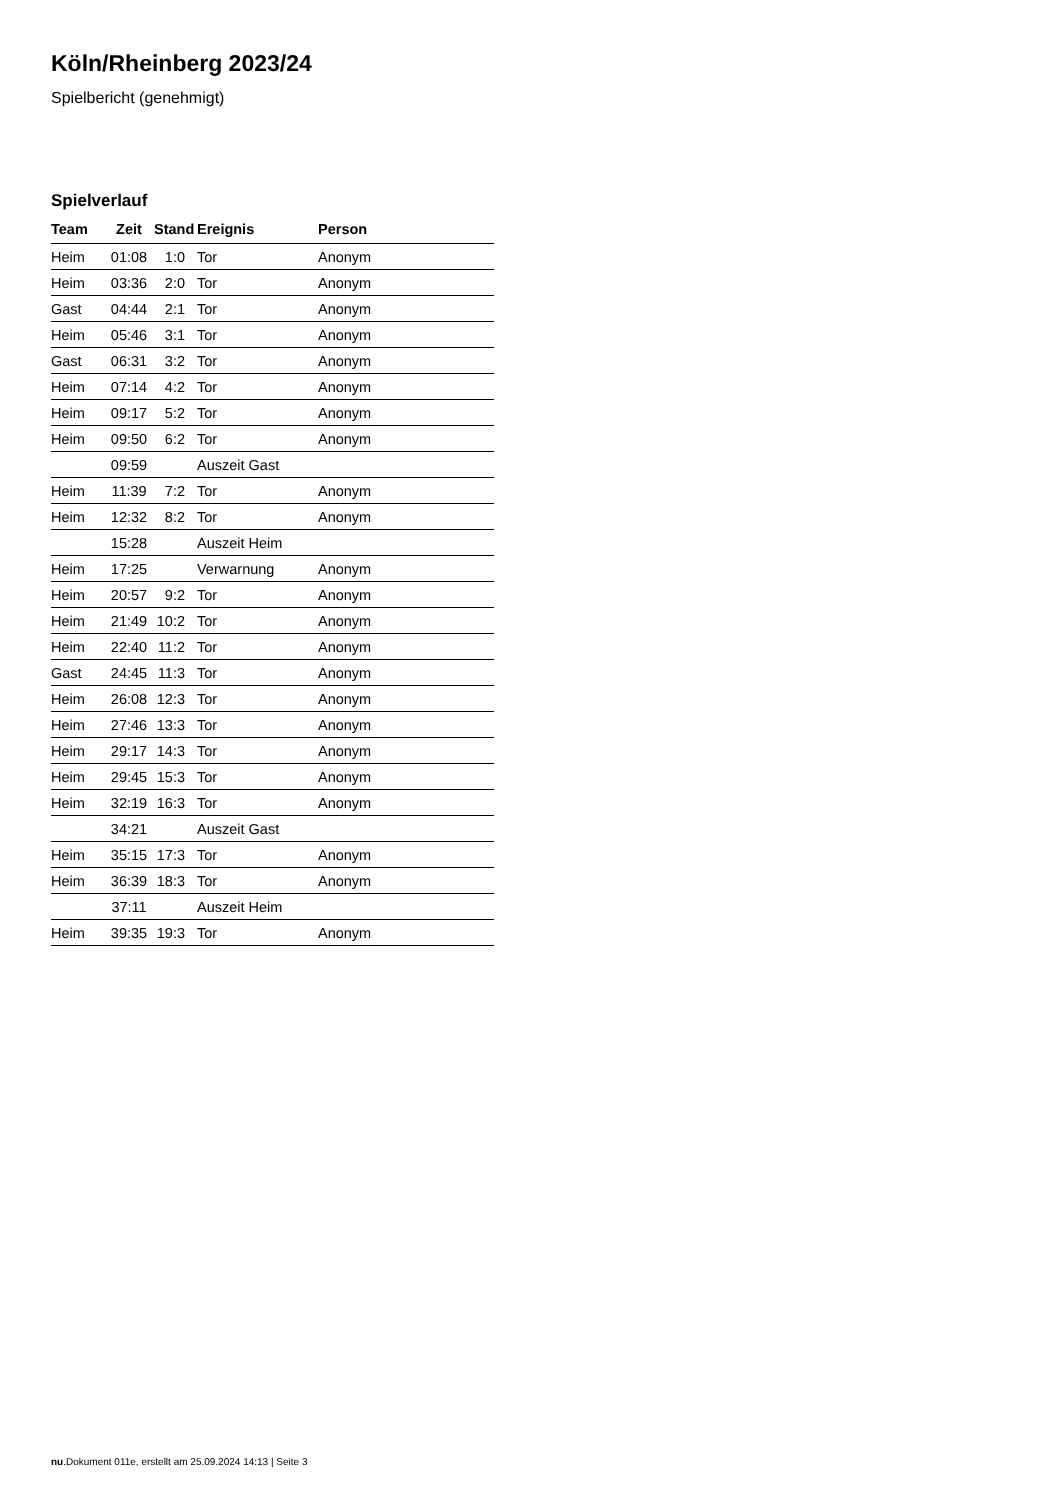Köln/Rheinberg 2023/24
Spielbericht (genehmigt)
Spielverlauf
| Team | Zeit | Stand | Ereignis | Person |
| --- | --- | --- | --- | --- |
| Heim | 01:08 | 1:0 | Tor | Anonym |
| Heim | 03:36 | 2:0 | Tor | Anonym |
| Gast | 04:44 | 2:1 | Tor | Anonym |
| Heim | 05:46 | 3:1 | Tor | Anonym |
| Gast | 06:31 | 3:2 | Tor | Anonym |
| Heim | 07:14 | 4:2 | Tor | Anonym |
| Heim | 09:17 | 5:2 | Tor | Anonym |
| Heim | 09:50 | 6:2 | Tor | Anonym |
| | 09:59 | | Auszeit Gast | |
| Heim | 11:39 | 7:2 | Tor | Anonym |
| Heim | 12:32 | 8:2 | Tor | Anonym |
| | 15:28 | | Auszeit Heim | |
| Heim | 17:25 | | Verwarnung | Anonym |
| Heim | 20:57 | 9:2 | Tor | Anonym |
| Heim | 21:49 | 10:2 | Tor | Anonym |
| Heim | 22:40 | 11:2 | Tor | Anonym |
| Gast | 24:45 | 11:3 | Tor | Anonym |
| Heim | 26:08 | 12:3 | Tor | Anonym |
| Heim | 27:46 | 13:3 | Tor | Anonym |
| Heim | 29:17 | 14:3 | Tor | Anonym |
| Heim | 29:45 | 15:3 | Tor | Anonym |
| Heim | 32:19 | 16:3 | Tor | Anonym |
| | 34:21 | | Auszeit Gast | |
| Heim | 35:15 | 17:3 | Tor | Anonym |
| Heim | 36:39 | 18:3 | Tor | Anonym |
| | 37:11 | | Auszeit Heim | |
| Heim | 39:35 | 19:3 | Tor | Anonym |
nu.Dokument 011e, erstellt am 25.09.2024 14:13 | Seite 3